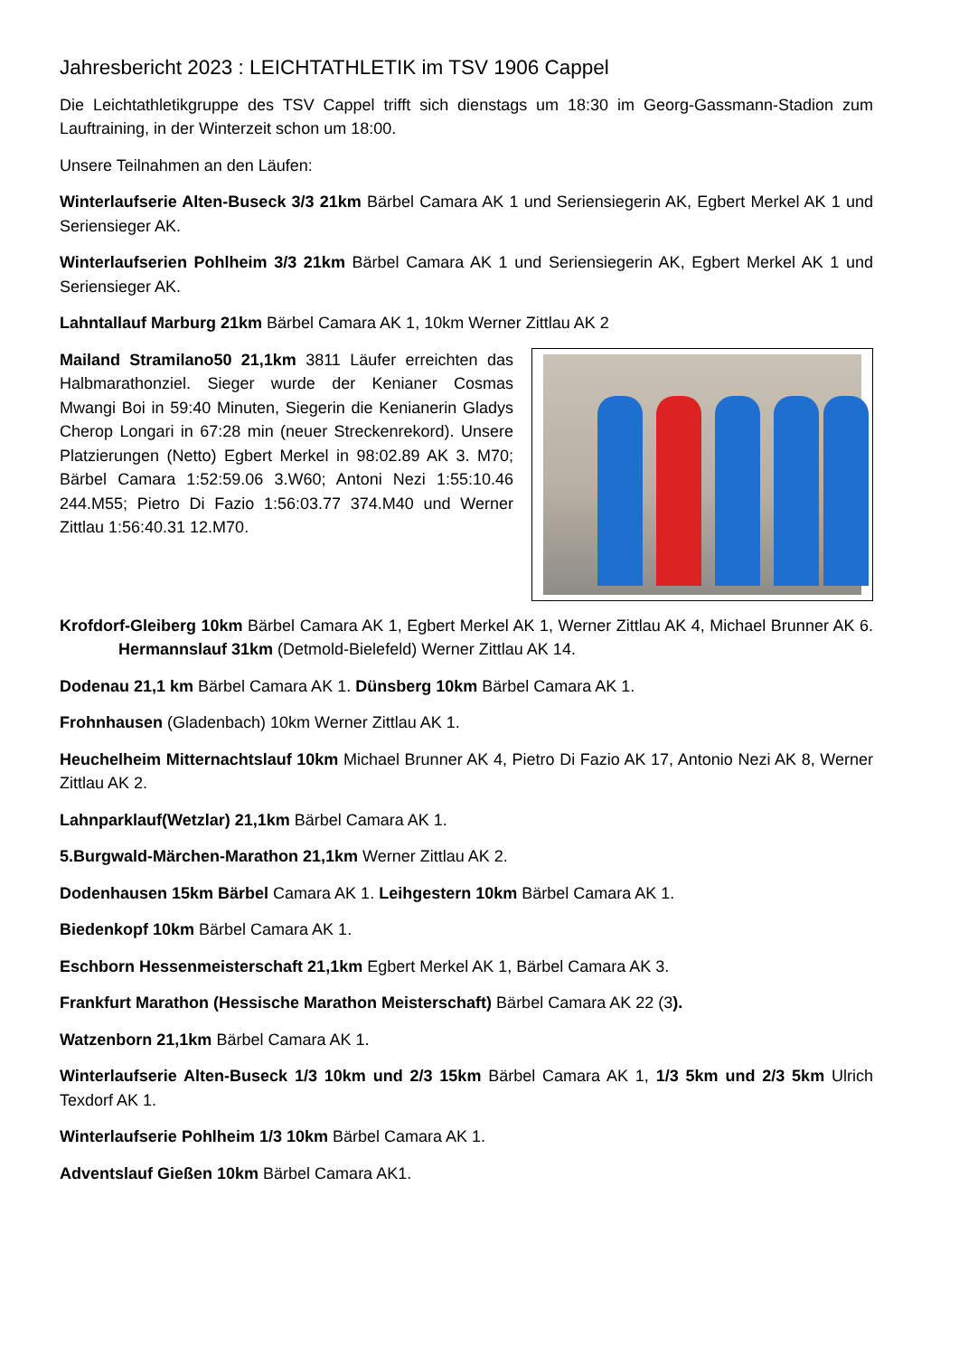Jahresbericht 2023 : LEICHTATHLETIK im TSV 1906 Cappel
Die Leichtathletikgruppe des TSV Cappel trifft sich dienstags um 18:30 im Georg-Gassmann-Stadion zum Lauftraining, in der Winterzeit schon um 18:00.
Unsere Teilnahmen an den Läufen:
Winterlaufserie Alten-Buseck 3/3 21km Bärbel Camara AK 1 und Seriensiegerin AK, Egbert Merkel AK 1 und Seriensieger AK.
Winterlaufserien Pohlheim 3/3 21km Bärbel Camara AK 1 und Seriensiegerin AK, Egbert Merkel AK 1 und Seriensieger AK.
Lahntallauf Marburg 21km Bärbel Camara AK 1, 10km Werner Zittlau AK 2
Mailand Stramilano50 21,1km 3811 Läufer erreichten das Halbmarathonziel. Sieger wurde der Kenianer Cosmas Mwangi Boi in 59:40 Minuten, Siegerin die Kenianerin Gladys Cherop Longari in 67:28 min (neuer Streckenrekord). Unsere Platzierungen (Netto) Egbert Merkel in 98:02.89 AK 3. M70; Bärbel Camara 1:52:59.06 3.W60; Antoni Nezi 1:55:10.46 244.M55; Pietro Di Fazio 1:56:03.77 374.M40 und Werner Zittlau 1:56:40.31 12.M70.
Krofdorf-Gleiberg 10km Bärbel Camara AK 1, Egbert Merkel AK 1, Werner Zittlau AK 4, Michael Brunner AK 6. Hermannslauf 31km (Detmold-Bielefeld) Werner Zittlau AK 14.
Dodenau 21,1 km Bärbel Camara AK 1. Dünsberg 10km Bärbel Camara AK 1.
Frohnhausen (Gladenbach) 10km Werner Zittlau AK 1.
Heuchelheim Mitternachtslauf 10km Michael Brunner AK 4, Pietro Di Fazio AK 17, Antonio Nezi AK 8, Werner Zittlau AK 2.
Lahnparklauf(Wetzlar) 21,1km Bärbel Camara AK 1.
5.Burgwald-Märchen-Marathon 21,1km Werner Zittlau AK 2.
Dodenhausen 15km Bärbel Camara AK 1. Leihgestern 10km Bärbel Camara AK 1.
Biedenkopf 10km Bärbel Camara AK 1.
Eschborn Hessenmeisterschaft 21,1km Egbert Merkel AK 1, Bärbel Camara AK 3.
Frankfurt Marathon (Hessische Marathon Meisterschaft) Bärbel Camara AK 22 (3).
Watzenborn 21,1km Bärbel Camara AK 1.
Winterlaufserie Alten-Buseck 1/3 10km und 2/3 15km Bärbel Camara AK 1, 1/3 5km und 2/3 5km Ulrich Texdorf AK 1.
Winterlaufserie Pohlheim 1/3 10km Bärbel Camara AK 1.
Adventslauf Gießen 10km Bärbel Camara AK1.